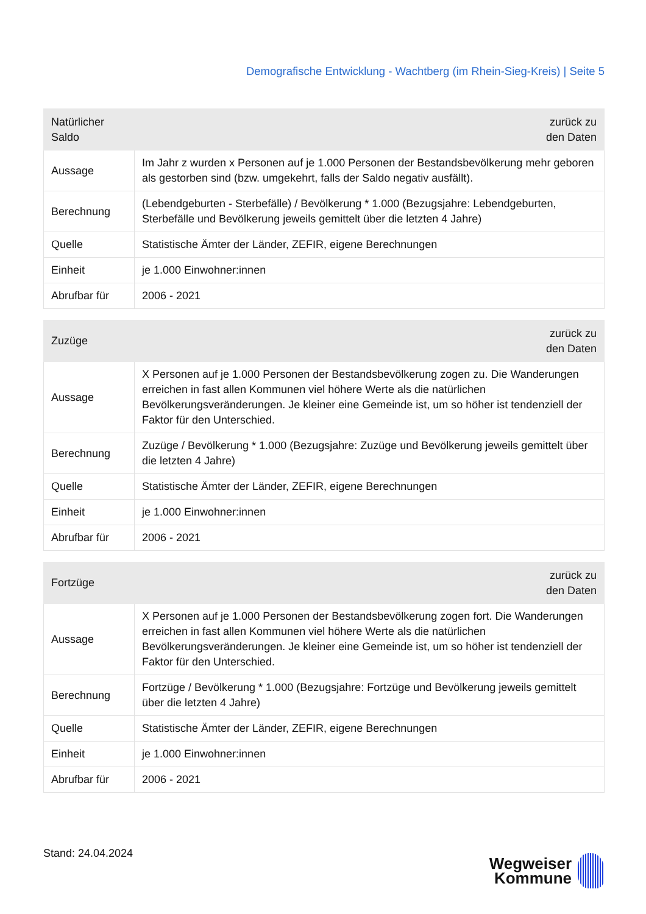Demografische Entwicklung - Wachtberg (im Rhein-Sieg-Kreis) | Seite 5
| Natürlicher Saldo | zurück zu den Daten |
| --- | --- |
| Aussage | Im Jahr z wurden x Personen auf je 1.000 Personen der Bestandsbevölkerung mehr geboren als gestorben sind (bzw. umgekehrt, falls der Saldo negativ ausfällt). |
| Berechnung | (Lebendgeburten - Sterbefälle) / Bevölkerung * 1.000 (Bezugsjahre: Lebendgeburten, Sterbefälle und Bevölkerung jeweils gemittelt über die letzten 4 Jahre) |
| Quelle | Statistische Ämter der Länder, ZEFIR, eigene Berechnungen |
| Einheit | je 1.000 Einwohner:innen |
| Abrufbar für | 2006 - 2021 |
| Zuzüge | zurück zu den Daten |
| --- | --- |
| Aussage | X Personen auf je 1.000 Personen der Bestandsbevölkerung zogen zu. Die Wanderungen erreichen in fast allen Kommunen viel höhere Werte als die natürlichen Bevölkerungsveränderungen. Je kleiner eine Gemeinde ist, um so höher ist tendenziell der Faktor für den Unterschied. |
| Berechnung | Zuzüge / Bevölkerung * 1.000 (Bezugsjahre: Zuzüge und Bevölkerung jeweils gemittelt über die letzten 4 Jahre) |
| Quelle | Statistische Ämter der Länder, ZEFIR, eigene Berechnungen |
| Einheit | je 1.000 Einwohner:innen |
| Abrufbar für | 2006 - 2021 |
| Fortzüge | zurück zu den Daten |
| --- | --- |
| Aussage | X Personen auf je 1.000 Personen der Bestandsbevölkerung zogen fort. Die Wanderungen erreichen in fast allen Kommunen viel höhere Werte als die natürlichen Bevölkerungsveränderungen. Je kleiner eine Gemeinde ist, um so höher ist tendenziell der Faktor für den Unterschied. |
| Berechnung | Fortzüge / Bevölkerung * 1.000 (Bezugsjahre: Fortzüge und Bevölkerung jeweils gemittelt über die letzten 4 Jahre) |
| Quelle | Statistische Ämter der Länder, ZEFIR, eigene Berechnungen |
| Einheit | je 1.000 Einwohner:innen |
| Abrufbar für | 2006 - 2021 |
Stand: 24.04.2024
Wegweiser
Kommune